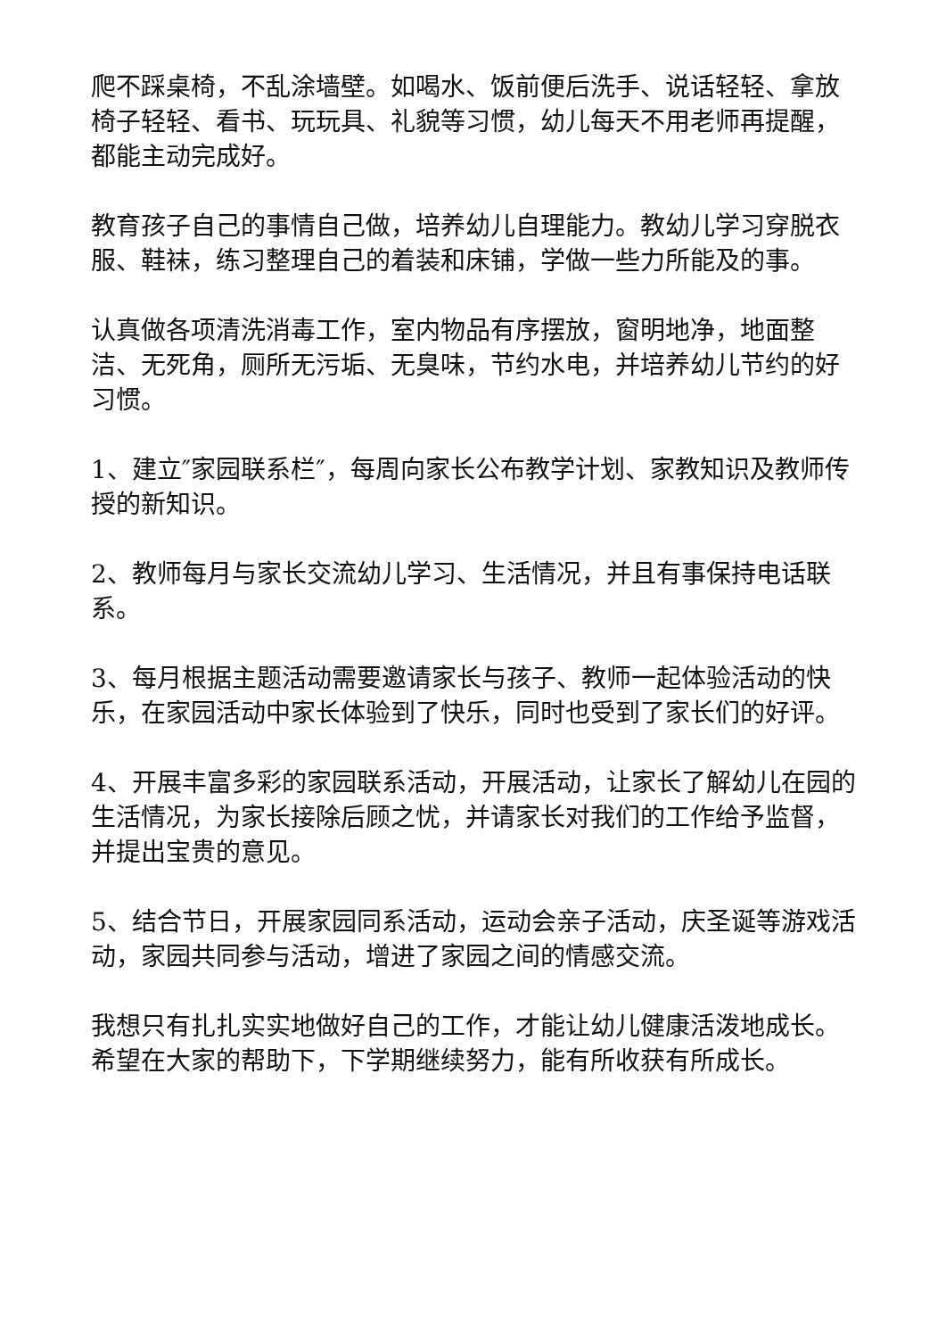爬不踩桌椅，不乱涂墙壁。如喝水、饭前便后洗手、说话轻轻、拿放椅子轻轻、看书、玩玩具、礼貌等习惯，幼儿每天不用老师再提醒，都能主动完成好。
教育孩子自己的事情自己做，培养幼儿自理能力。教幼儿学习穿脱衣服、鞋袜，练习整理自己的着装和床铺，学做一些力所能及的事。
认真做各项清洗消毒工作，室内物品有序摆放，窗明地净，地面整洁、无死角，厕所无污垢、无臭味，节约水电，并培养幼儿节约的好习惯。
1、建立″家园联系栏″，每周向家长公布教学计划、家教知识及教师传授的新知识。
2、教师每月与家长交流幼儿学习、生活情况，并且有事保持电话联系。
3、每月根据主题活动需要邀请家长与孩子、教师一起体验活动的快乐，在家园活动中家长体验到了快乐，同时也受到了家长们的好评。
4、开展丰富多彩的家园联系活动，开展活动，让家长了解幼儿在园的生活情况，为家长接除后顾之忧，并请家长对我们的工作给予监督，并提出宝贵的意见。
5、结合节日，开展家园同系活动，运动会亲子活动，庆圣诞等游戏活动，家园共同参与活动，增进了家园之间的情感交流。
我想只有扎扎实实地做好自己的工作，才能让幼儿健康活泼地成长。希望在大家的帮助下，下学期继续努力，能有所收获有所成长。